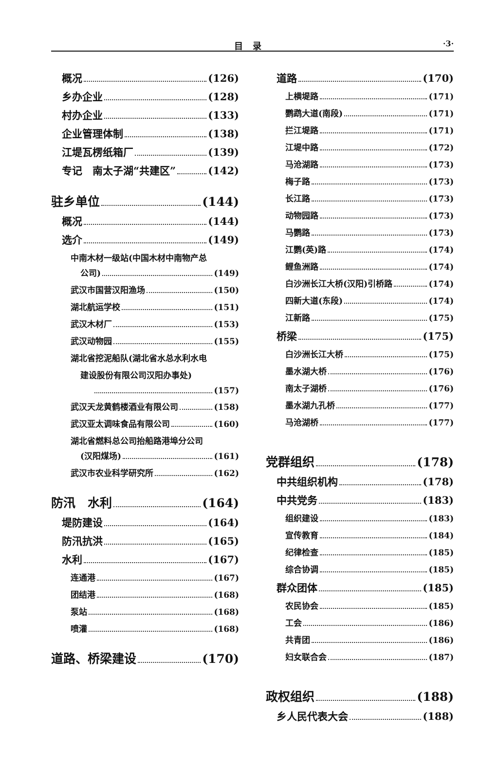目录
·3·
概况 (126)
乡办企业 (128)
村办企业 (133)
企业管理体制 (138)
江堤瓦楞纸箱厂 (139)
专记　南太子湖“共建区” (142)
驻乡单位 (144)
概况 (144)
选介 (149)
中南木材一级站(中国木材中南物产总
公司) (149)
武汉市国营汉阳渔场 (150)
湖北航运学校 (151)
武汉木材厂 (153)
武汉动物园 (155)
湖北省挖泥船队(湖北省水总水利水电
建设股份有限公司汉阳办事处)
(157)
武汉天龙黄鹤楼酒业有限公司 (158)
武汉亚太调味食品有限公司 (160)
湖北省燃料总公司抬船路港埠分公司
(汉阳煤场) (161)
武汉市农业科学研究所 (162)
防汛　水利 (164)
堤防建设 (164)
防汛抗洪 (165)
水利 (167)
连通港 (167)
团结港 (168)
泵站 (168)
喷灌 (168)
道路、桥梁建设 (170)
道路 (170)
上横堤路 (171)
鹦鹉大道(南段) (171)
拦江堤路 (171)
江堤中路 (172)
马沧湖路 (173)
梅子路 (173)
长江路 (173)
动物园路 (173)
马鹦路 (173)
江鹦(英)路 (174)
鲤鱼洲路 (174)
白沙洲长江大桥(汉阳)引桥路 (174)
四新大道(东段) (174)
江新路 (175)
桥梁 (175)
白沙洲长江大桥 (175)
墨水湖大桥 (176)
南太子湖桥 (176)
墨水湖九孔桥 (177)
马沧湖桥 (177)
党群组织 (178)
中共组织机构 (178)
中共党务 (183)
组织建设 (183)
宣传教育 (184)
纪律检查 (185)
综合协调 (185)
群众团体 (185)
农民协会 (185)
工会 (186)
共青团 (186)
妇女联合会 (187)
政权组织 (188)
乡人民代表大会 (188)